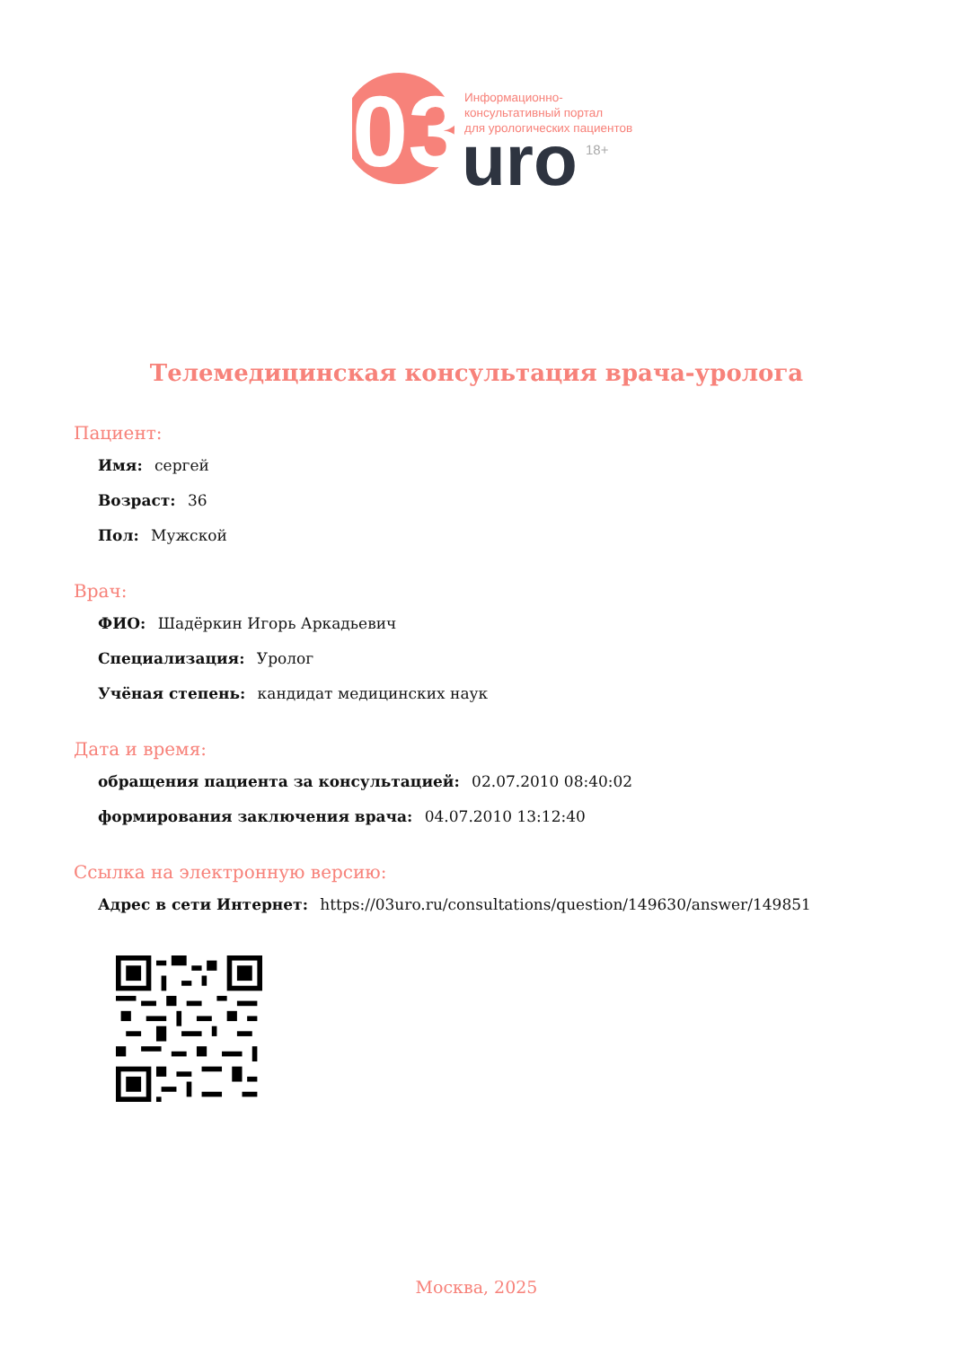03
uro
18+
Информационно-
консультативный портал
для урологических пациентов
Телемедицинская консультация врача-уролога
Пациент:
Имя: сергей
Возраст: 36
Пол: Мужской
Врач:
ФИО: Шадёркин Игорь Аркадьевич
Специализация: Уролог
Учёная степень: кандидат медицинских наук
Дата и время:
обращения пациента за консультацией: 02.07.2010 08:40:02
формирования заключения врача: 04.07.2010 13:12:40
Ссылка на электронную версию:
Адрес в сети Интернет: https://03uro.ru/consultations/question/149630/answer/149851
Москва, 2025